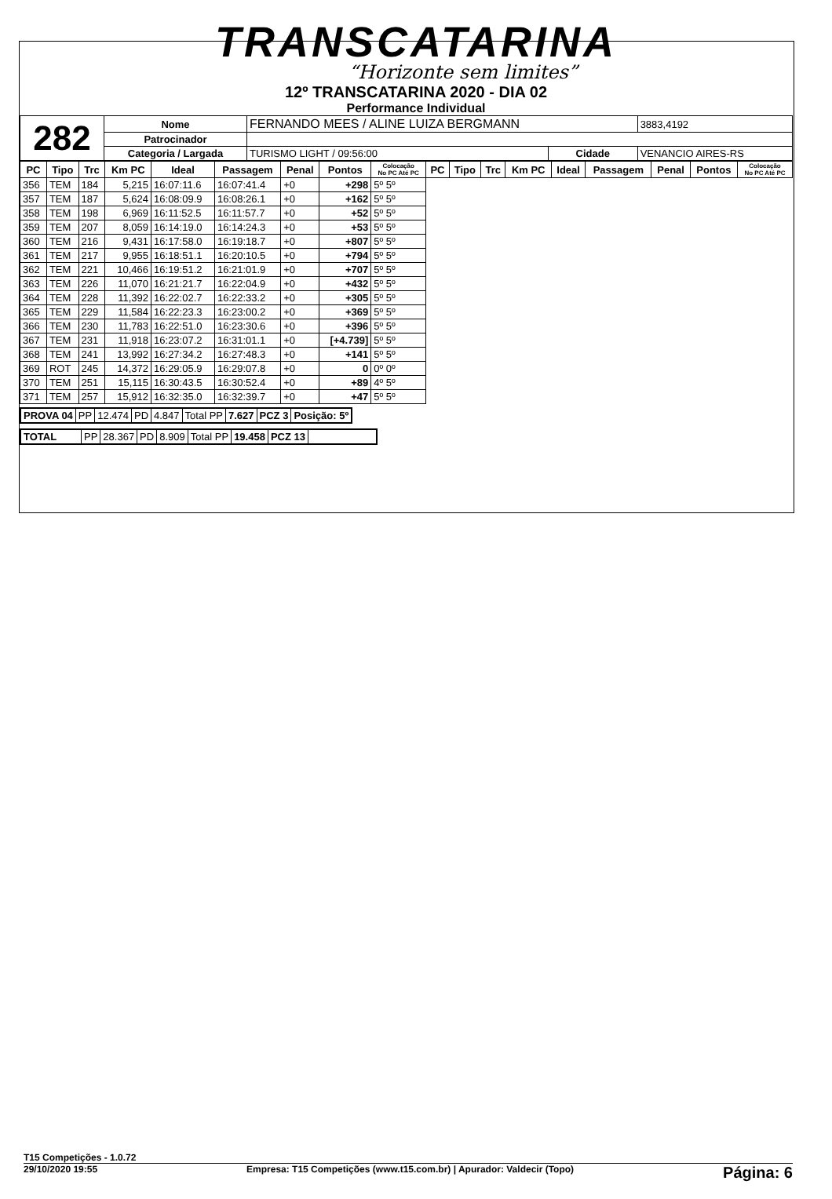TRANSCATARINA
“Horizonte sem limites”
12º TRANSCATARINA 2020 - DIA 02
Performance Individual
| 282 | Nome | FERNANDO MEES / ALINE LUIZA BERGMANN | | | 3883,4192 |
| | Patrocinador | | | | |
| | Categoria / Largada | TURISMO LIGHT / 09:56:00 | Cidade | VENANCIO AIRES-RS | |
| PC | Tipo | Trc | Km PC | Ideal | Passagem | Penal | Pontos | Colocação No PC Até PC | PC | Tipo | Trc | Km PC | Ideal | Passagem | Penal | Pontos | Colocação No PC Até PC |
| --- | --- | --- | --- | --- | --- | --- | --- | --- | --- | --- | --- | --- | --- | --- | --- | --- | --- |
| 356 | TEM | 184 | 5,215 | 16:07:11.6 | 16:07:41.4 | +0 | +298 | 5º 5º | | | | | | | | | |
| 357 | TEM | 187 | 5,624 | 16:08:09.9 | 16:08:26.1 | +0 | +162 | 5º 5º | | | | | | | | | |
| 358 | TEM | 198 | 6,969 | 16:11:52.5 | 16:11:57.7 | +0 | +52 | 5º 5º | | | | | | | | | |
| 359 | TEM | 207 | 8,059 | 16:14:19.0 | 16:14:24.3 | +0 | +53 | 5º 5º | | | | | | | | | |
| 360 | TEM | 216 | 9,431 | 16:17:58.0 | 16:19:18.7 | +0 | +807 | 5º 5º | | | | | | | | | |
| 361 | TEM | 217 | 9,955 | 16:18:51.1 | 16:20:10.5 | +0 | +794 | 5º 5º | | | | | | | | | |
| 362 | TEM | 221 | 10,466 | 16:19:51.2 | 16:21:01.9 | +0 | +707 | 5º 5º | | | | | | | | | |
| 363 | TEM | 226 | 11,070 | 16:21:21.7 | 16:22:04.9 | +0 | +432 | 5º 5º | | | | | | | | | |
| 364 | TEM | 228 | 11,392 | 16:22:02.7 | 16:22:33.2 | +0 | +305 | 5º 5º | | | | | | | | | |
| 365 | TEM | 229 | 11,584 | 16:22:23.3 | 16:23:00.2 | +0 | +369 | 5º 5º | | | | | | | | | |
| 366 | TEM | 230 | 11,783 | 16:22:51.0 | 16:23:30.6 | +0 | +396 | 5º 5º | | | | | | | | | |
| 367 | TEM | 231 | 11,918 | 16:23:07.2 | 16:31:01.1 | +0 | [+4.739] | 5º 5º | | | | | | | | | |
| 368 | TEM | 241 | 13,992 | 16:27:34.2 | 16:27:48.3 | +0 | +141 | 5º 5º | | | | | | | | | |
| 369 | ROT | 245 | 14,372 | 16:29:05.9 | 16:29:07.8 | +0 | 0 | 0º 0º | | | | | | | | | |
| 370 | TEM | 251 | 15,115 | 16:30:43.5 | 16:30:52.4 | +0 | +89 | 4º 5º | | | | | | | | | |
| 371 | TEM | 257 | 15,912 | 16:32:35.0 | 16:32:39.7 | +0 | +47 | 5º 5º | | | | | | | | | |
| PROVA 04 | PP | 12.474 | PD | 4.847 | Total PP | 7.627 | PCZ 3 | Posição: 5º |
| TOTAL | PP | 28.367 | PD | 8.909 | Total PP | 19.458 | PCZ 13 | |
T15 Competições - 1.0.72
29/10/2020 19:55 Empresa: T15 Competições (www.t15.com.br) | Apurador: Valdecir (Topo) Página: 6